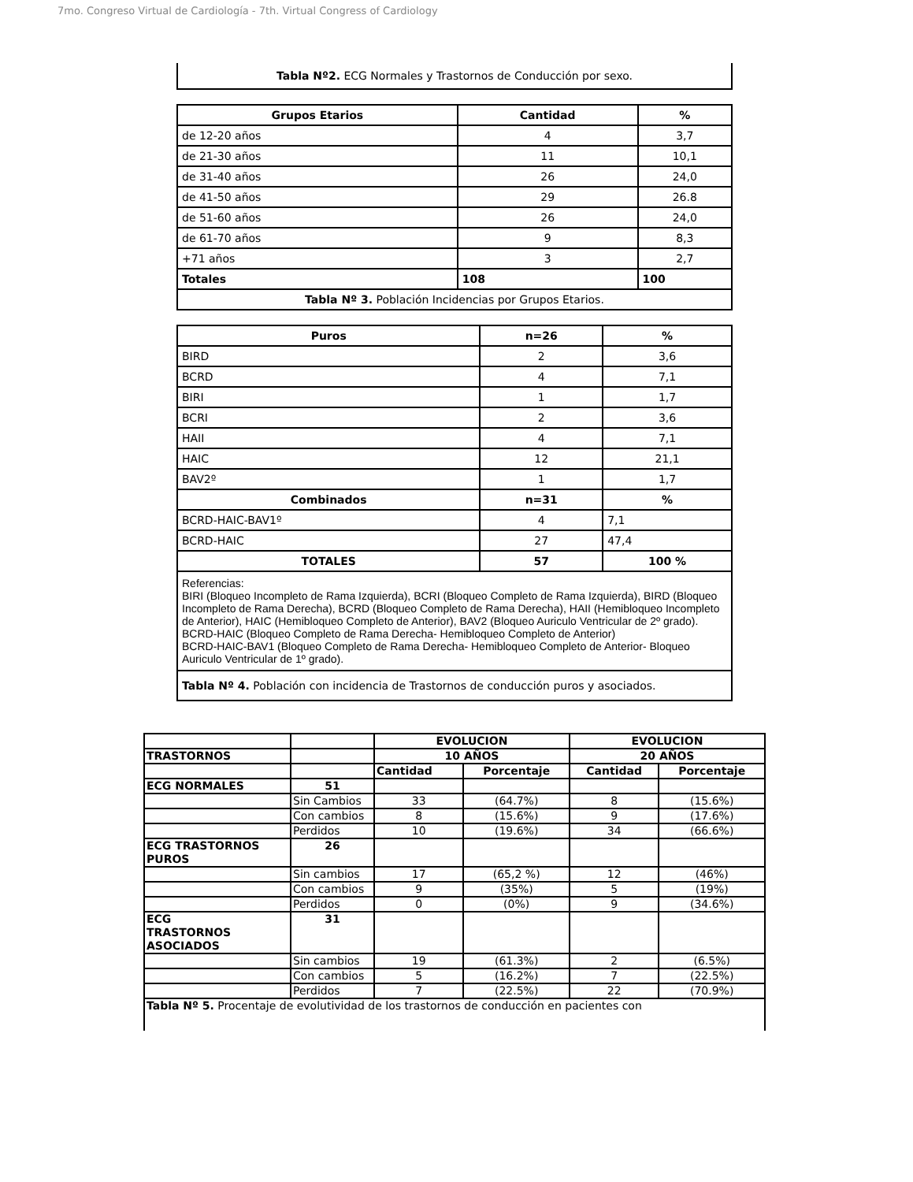7mo. Congreso Virtual de Cardiología - 7th. Virtual Congress of Cardiology
Tabla Nº2. ECG Normales y Trastornos de Conducción por sexo.
| Grupos Etarios | Cantidad | % |
| --- | --- | --- |
| de 12-20 años | 4 | 3,7 |
| de 21-30 años | 11 | 10,1 |
| de 31-40 años | 26 | 24,0 |
| de 41-50 años | 29 | 26.8 |
| de 51-60 años | 26 | 24,0 |
| de 61-70 años | 9 | 8,3 |
| +71 años | 3 | 2,7 |
| Totales | 108 | 100 |
| Tabla Nº 3. Población Incidencias por Grupos Etarios. | | |
| Puros | n=26 | % |
| --- | --- | --- |
| BIRD | 2 | 3,6 |
| BCRD | 4 | 7,1 |
| BIRI | 1 | 1,7 |
| BCRI | 2 | 3,6 |
| HAII | 4 | 7,1 |
| HAIC | 12 | 21,1 |
| BAV2º | 1 | 1,7 |
| Combinados | n=31 | % |
| BCRD-HAIC-BAV1º | 4 | 7,1 |
| BCRD-HAIC | 27 | 47,4 |
| TOTALES | 57 | 100 % |
| Referencias: BIRI (Bloqueo Incompleto de Rama Izquierda), BCRI (Bloqueo Completo de Rama Izquierda), BIRD (Bloqueo Incompleto de Rama Derecha), BCRD (Bloqueo Completo de Rama Derecha), HAII (Hemibloqueo Incompleto de Anterior), HAIC (Hemibloqueo Completo de Anterior), BAV2 (Bloqueo Auriculo Ventricular de 2º grado). BCRD-HAIC (Bloqueo Completo de Rama Derecha- Hemibloqueo Completo de Anterior) BCRD-HAIC-BAV1 (Bloqueo Completo de Rama Derecha- Hemibloqueo Completo de Anterior- Bloqueo Auriculo Ventricular de 1º grado). | | |
| Tabla Nº 4. Población con incidencia de Trastornos de conducción puros y asociados. | | |
| | | EVOLUCION | | EVOLUCION | |
| TRASTORNOS | | 10 AÑOS | | 20 AÑOS | |
| | | Cantidad | Porcentaje | Cantidad | Porcentaje |
| ECG NORMALES | 51 | | | | |
| | Sin Cambios | 33 | (64.7%) | 8 | (15.6%) |
| | Con cambios | 8 | (15.6%) | 9 | (17.6%) |
| | Perdidos | 10 | (19.6%) | 34 | (66.6%) |
| ECG TRASTORNOS PUROS | 26 | | | | |
| | Sin cambios | 17 | (65,2 %) | 12 | (46%) |
| | Con cambios | 9 | (35%) | 5 | (19%) |
| | Perdidos | 0 | (0%) | 9 | (34.6%) |
| ECG TRASTORNOS ASOCIADOS | 31 | | | | |
| | Sin cambios | 19 | (61.3%) | 2 | (6.5%) |
| | Con cambios | 5 | (16.2%) | 7 | (22.5%) |
| | Perdidos | 7 | (22.5%) | 22 | (70.9%) |
| Tabla Nº 5. Procentaje de evolutividad de los trastornos de conducción en pacientes con | | | | | |